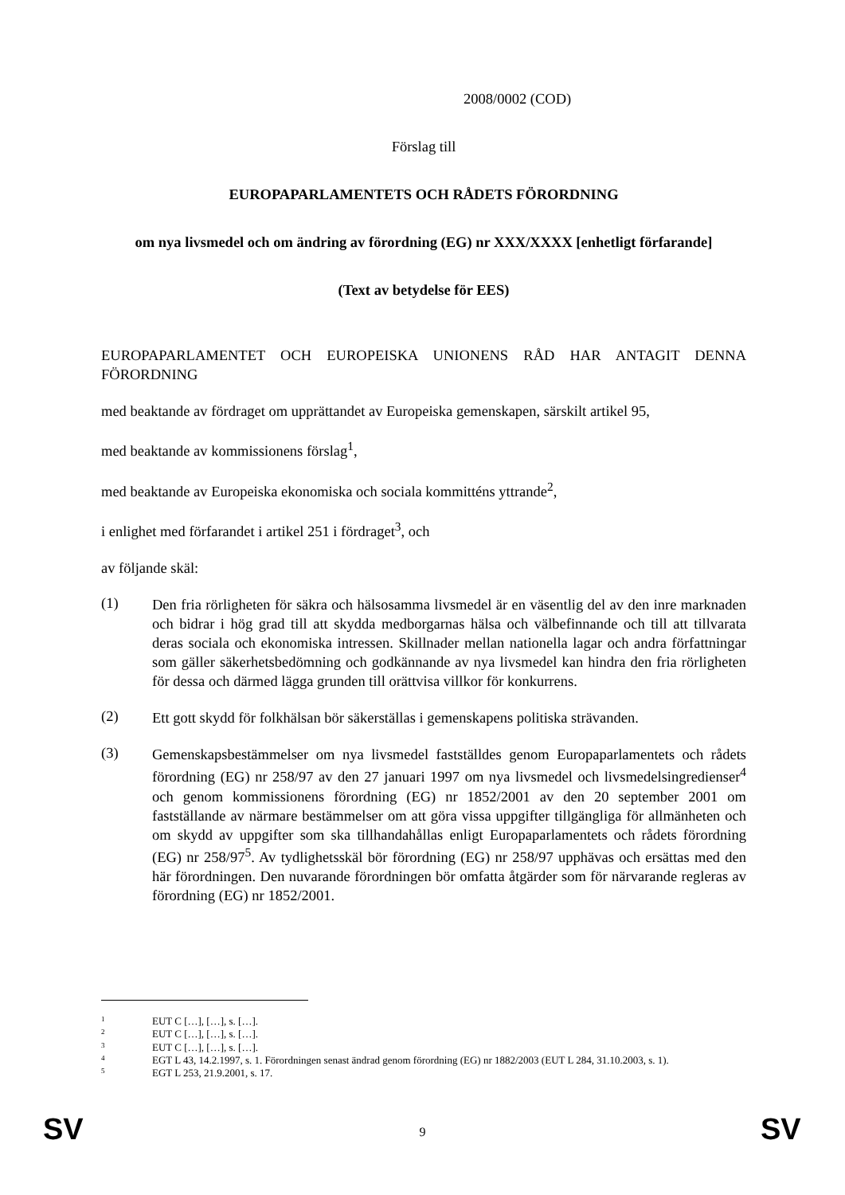2008/0002 (COD)
Förslag till
EUROPAPARLAMENTETS OCH RÅDETS FÖRORDNING
om nya livsmedel och om ändring av förordning (EG) nr XXX/XXXX [enhetligt förfarande]
(Text av betydelse för EES)
EUROPAPARLAMENTET OCH EUROPEISKA UNIONENS RÅD HAR ANTAGIT DENNA FÖRORDNING
med beaktande av fördraget om upprättandet av Europeiska gemenskapen, särskilt artikel 95,
med beaktande av kommissionens förslag<sup>1</sup>,
med beaktande av Europeiska ekonomiska och sociala kommitténs yttrande<sup>2</sup>,
i enlighet med förfarandet i artikel 251 i fördraget<sup>3</sup>, och
av följande skäl:
(1)
Den fria rörligheten för säkra och hälsosamma livsmedel är en väsentlig del av den inre marknaden och bidrar i hög grad till att skydda medborgarnas hälsa och välbefinnande och till att tillvarata deras sociala och ekonomiska intressen. Skillnader mellan nationella lagar och andra författningar som gäller säkerhetsbedömning och godkännande av nya livsmedel kan hindra den fria rörligheten för dessa och därmed lägga grunden till orättvisa villkor för konkurrens.
(2)
Ett gott skydd för folkhälsan bör säkerställas i gemenskapens politiska strävanden.
(3)
Gemenskapsbestämmelser om nya livsmedel fastställdes genom Europaparlamentets och rådets förordning (EG) nr 258/97 av den 27 januari 1997 om nya livsmedel och livsmedelsingredienser<sup>4</sup> och genom kommissionens förordning (EG) nr 1852/2001 av den 20 september 2001 om fastställande av närmare bestämmelser om att göra vissa uppgifter tillgängliga för allmänheten och om skydd av uppgifter som ska tillhandahållas enligt Europaparlamentets och rådets förordning (EG) nr 258/97<sup>5</sup>. Av tydlighetsskäl bör förordning (EG) nr 258/97 upphävas och ersättas med den här förordningen. Den nuvarande förordningen bör omfatta åtgärder som för närvarande regleras av förordning (EG) nr 1852/2001.
1 EUT C […], […], s. […].
2 EUT C […], […], s. […].
3 EUT C […], […], s. […].
4 EGT L 43, 14.2.1997, s. 1. Förordningen senast ändrad genom förordning (EG) nr 1882/2003 (EUT L 284, 31.10.2003, s. 1).
5 EGT L 253, 21.9.2001, s. 17.
SV
9 SV